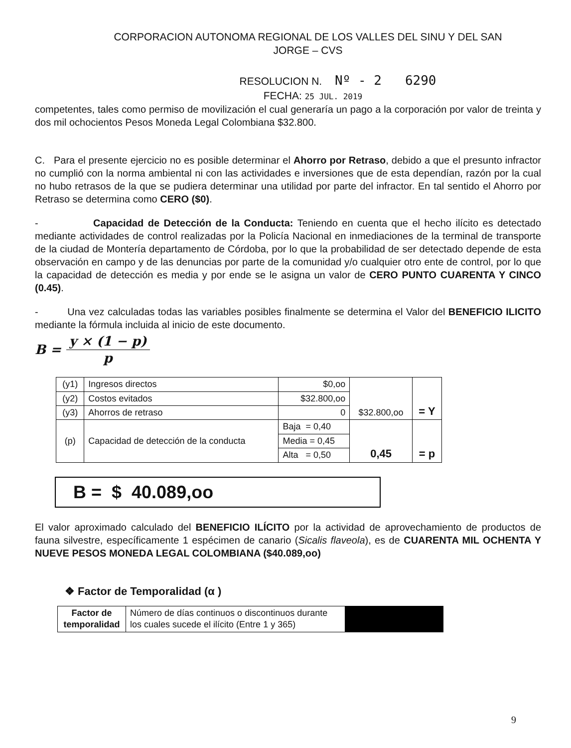CORPORACION AUTONOMA REGIONAL DE LOS VALLES DEL SINU Y DEL SAN
JORGE – CVS
RESOLUCION N. Nº - 2 6290
FECHA: 25 JUL. 2019
competentes, tales como permiso de movilización el cual generaría un pago a la corporación por valor de treinta y dos mil ochocientos Pesos Moneda Legal Colombiana $32.800.
C. Para el presente ejercicio no es posible determinar el Ahorro por Retraso, debido a que el presunto infractor no cumplió con la norma ambiental ni con las actividades e inversiones que de esta dependían, razón por la cual no hubo retrasos de la que se pudiera determinar una utilidad por parte del infractor. En tal sentido el Ahorro por Retraso se determina como CERO ($0).
- Capacidad de Detección de la Conducta: Teniendo en cuenta que el hecho ilícito es detectado mediante actividades de control realizadas por la Policía Nacional en inmediaciones de la terminal de transporte de la ciudad de Montería departamento de Córdoba, por lo que la probabilidad de ser detectado depende de esta observación en campo y de las denuncias por parte de la comunidad y/o cualquier otro ente de control, por lo que la capacidad de detección es media y por ende se le asigna un valor de CERO PUNTO CUARENTA Y CINCO (0.45).
- Una vez calculadas todas las variables posibles finalmente se determina el Valor del BENEFICIO ILICITO mediante la fórmula incluida al inicio de este documento.
B = y × (1 − p) p
| (y1) | Ingresos directos | $0,oo | $32.800,oo | = Y |
| (y2) | Costos evitados | $32.800,oo | | |
| (y3) | Ahorros de retraso | 0 | | |
| (p) | Capacidad de detección de la conducta | Baja = 0,40 | 0,45 | = p |
| | | Media = 0,45 | | |
| | | Alta = 0,50 | | |
B = $ 40.089,oo
El valor aproximado calculado del BENEFICIO ILÍCITO por la actividad de aprovechamiento de productos de fauna silvestre, específicamente 1 espécimen de canario (Sicalis flaveola), es de CUARENTA MIL OCHENTA Y NUEVE PESOS MONEDA LEGAL COLOMBIANA ($40.089,oo)
❖ Factor de Temporalidad (α )
| Factor de temporalidad | Número de días continuos o discontinuos durante los cuales sucede el ilícito (Entre 1 y 365) | |
9